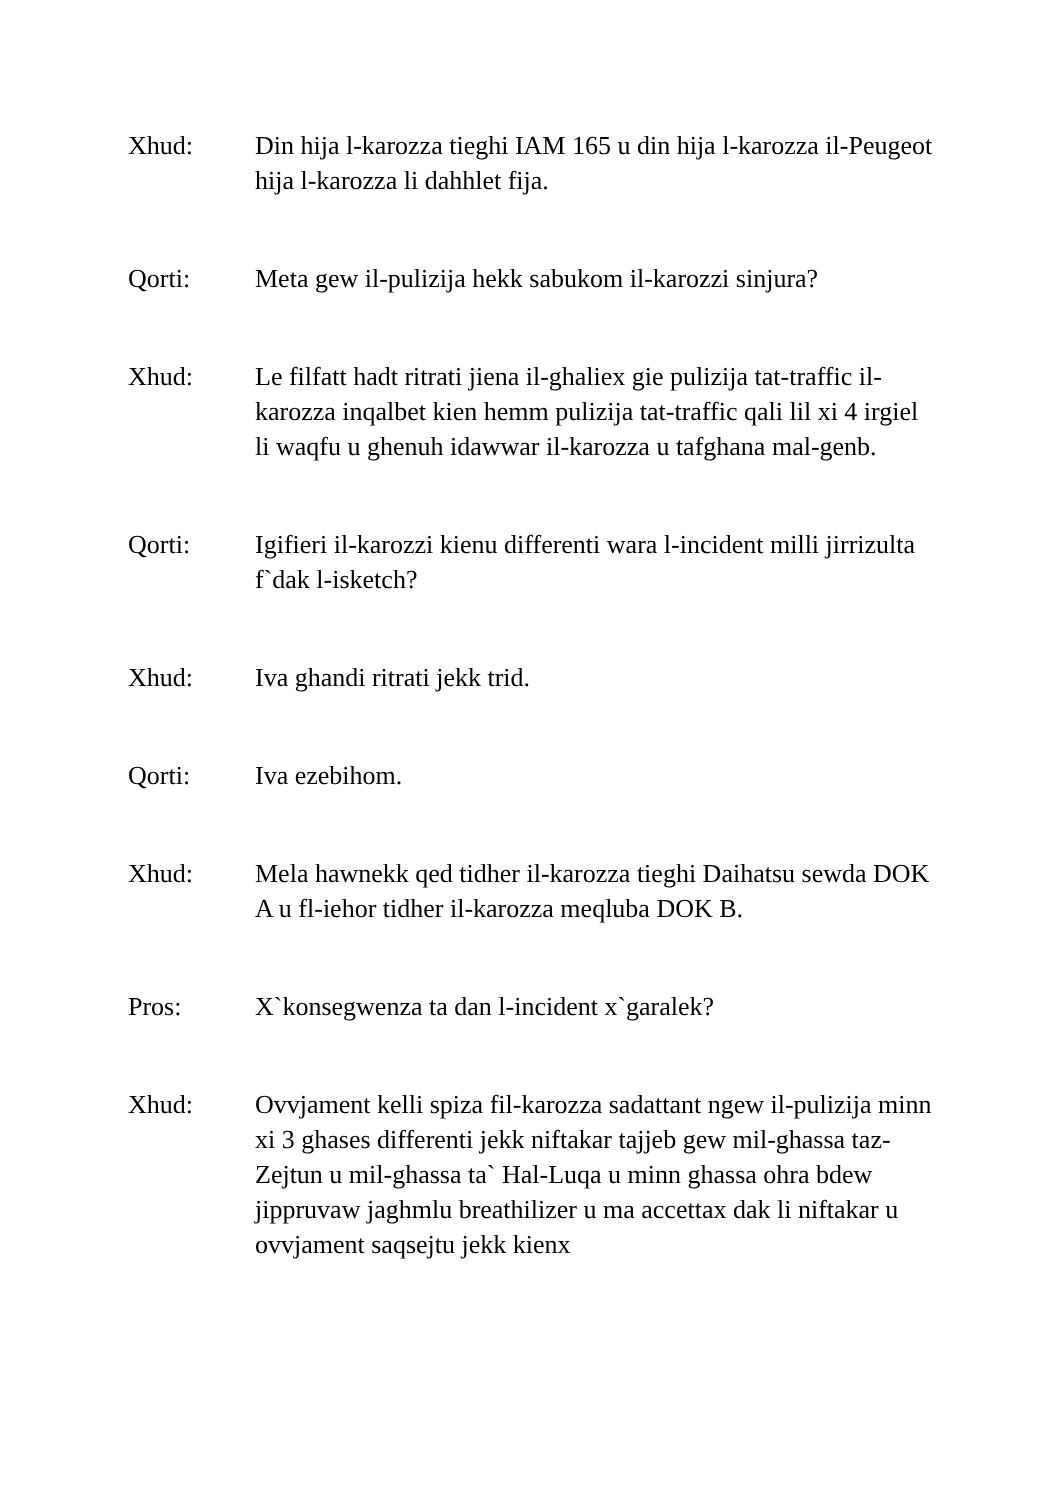Xhud: Din hija l-karozza tieghi IAM 165 u din hija l-karozza il-Peugeot hija l-karozza li dahhlet fija.
Qorti: Meta gew il-pulizija hekk sabukom il-karozzi sinjura?
Xhud: Le filfatt hadt ritrati jiena il-ghaliex gie pulizija tat-traffic il-karozza inqalbet kien hemm pulizija tat-traffic qali lil xi 4 irgiel li waqfu u ghenuh idawwar il-karozza u tafghana mal-genb.
Qorti: Igifieri il-karozzi kienu differenti wara l-incident milli jirrizulta f`dak l-isketch?
Xhud: Iva ghandi ritrati jekk trid.
Qorti: Iva ezebihom.
Xhud: Mela hawnekk qed tidher il-karozza tieghi Daihatsu sewda DOK A u fl-iehor tidher il-karozza meqluba DOK B.
Pros: X`konsegwenza ta dan l-incident x`garalek?
Xhud: Ovvjament kelli spiza fil-karozza sadattant ngew il-pulizija minn xi 3 ghases differenti jekk niftakar tajjeb gew mil-ghassa taz-Zejtun u mil-ghassa ta` Hal-Luqa u minn ghassa ohra bdew jippruvaw jaghmlu breathilizer u ma accettax dak li niftakar u ovvjament saqsejtu jekk kienx